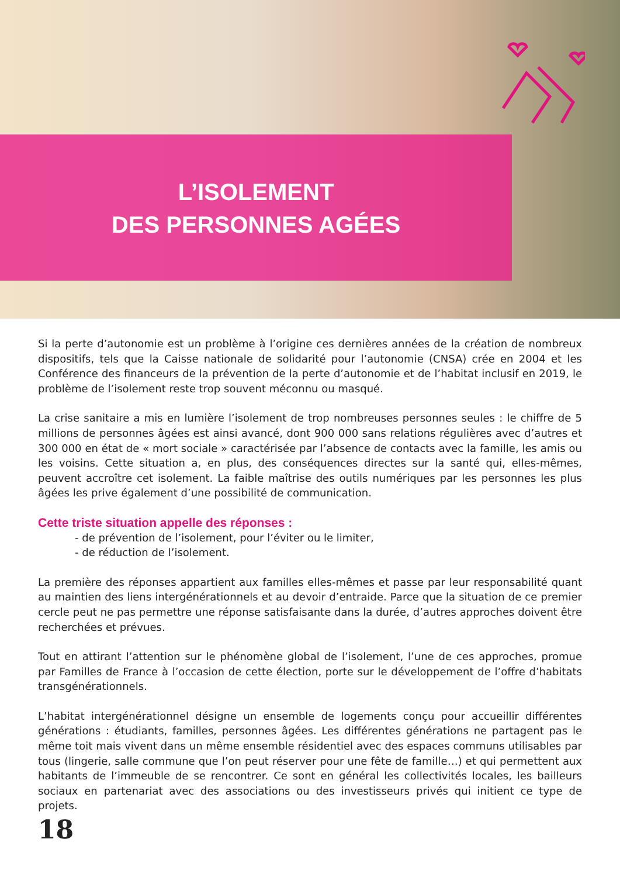L’ISOLEMENT
DES PERSONNES AGÉES
Si la perte d’autonomie est un problème à l’origine ces dernières années de la création de nombreux dispositifs, tels que la Caisse nationale de solidarité pour l’autonomie (CNSA) crée en 2004 et les Conférence des financeurs de la prévention de la perte d’autonomie et de l’habitat inclusif en 2019, le problème de l’isolement reste trop souvent méconnu ou masqué.
La crise sanitaire a mis en lumière l’isolement de trop nombreuses personnes seules : le chiffre de 5 millions de personnes âgées est ainsi avancé, dont 900 000 sans relations régulières avec d’autres et 300 000 en état de « mort sociale » caractérisée par l’absence de contacts avec la famille, les amis ou les voisins. Cette situation a, en plus, des conséquences directes sur la santé qui, elles-mêmes, peuvent accroître cet isolement. La faible maîtrise des outils numériques par les personnes les plus âgées les prive également d’une possibilité de communication.
Cette triste situation appelle des réponses :
- de prévention de l’isolement, pour l’éviter ou le limiter,
- de réduction de l’isolement.
La première des réponses appartient aux familles elles-mêmes et passe par leur responsabilité quant au maintien des liens intergénérationnels et au devoir d’entraide. Parce que la situation de ce premier cercle peut ne pas permettre une réponse satisfaisante dans la durée, d’autres approches doivent être recherchées et prévues.
Tout en attirant l’attention sur le phénomène global de l’isolement, l’une de ces approches, promue par Familles de France à l’occasion de cette élection, porte sur le développement de l’offre d’habitats transgénérationnels.
L’habitat intergénérationnel désigne un ensemble de logements conçu pour accueillir différentes générations : étudiants, familles, personnes âgées. Les différentes générations ne partagent pas le même toit mais vivent dans un même ensemble résidentiel avec des espaces communs utilisables par tous (lingerie, salle commune que l’on peut réserver pour une fête de famille…) et qui permettent aux habitants de l’immeuble de se rencontrer. Ce sont en général les collectivités locales, les bailleurs sociaux en partenariat avec des associations ou des investisseurs privés qui initient ce type de projets.
18